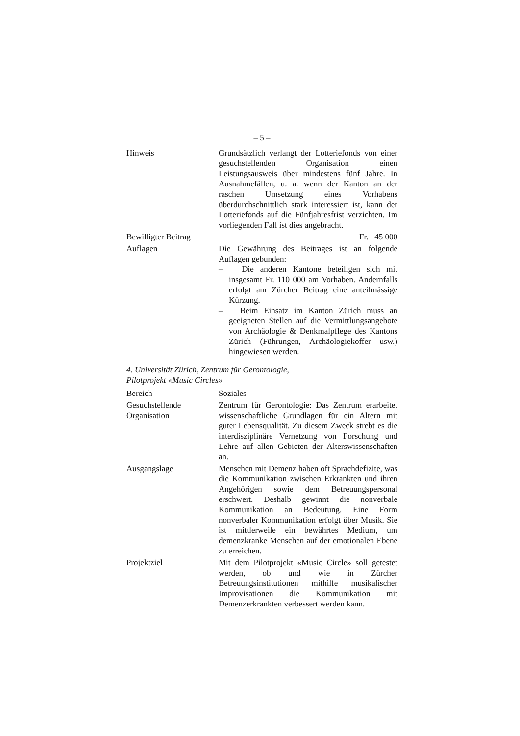– 5 –
Hinweis Grundsätzlich verlangt der Lotteriefonds von einer gesuchstellenden Organisation einen Leistungsausweis über mindestens fünf Jahre. In Ausnahmefällen, u. a. wenn der Kanton an der raschen Umsetzung eines Vorhabens überdurchschnittlich stark interessiert ist, kann der Lotteriefonds auf die Fünfjahresfrist verzichten. Im vorliegenden Fall ist dies angebracht.
Bewilligter Beitrag
Fr. 45 000
Auflagen Die Gewährung des Beitrages ist an folgende Auflagen gebunden:
– Die anderen Kantone beteiligen sich mit insgesamt Fr. 110 000 am Vorhaben. Andernfalls erfolgt am Zürcher Beitrag eine anteilmässige Kürzung.
– Beim Einsatz im Kanton Zürich muss an geeigneten Stellen auf die Vermittlungsangebote von Archäologie & Denkmalpflege des Kantons Zürich (Führungen, Archäologiekoffer usw.) hingewiesen werden.
4. Universität Zürich, Zentrum für Gerontologie,
Pilotprojekt «Music Circles»
Bereich Soziales
Gesuchstellende Organisation
Zentrum für Gerontologie: Das Zentrum erarbeitet wissenschaftliche Grundlagen für ein Altern mit guter Lebensqualität. Zu diesem Zweck strebt es die interdisziplinäre Vernetzung von Forschung und Lehre auf allen Gebieten der Alterswissenschaften an.
Ausgangslage Menschen mit Demenz haben oft Sprachdefizite, was die Kommunikation zwischen Erkrankten und ihren Angehörigen sowie dem Betreuungspersonal erschwert. Deshalb gewinnt die nonverbale Kommunikation an Bedeutung. Eine Form nonverbaler Kommunikation erfolgt über Musik. Sie ist mittlerweile ein bewährtes Medium, um demenzkranke Menschen auf der emotionalen Ebene zu erreichen.
Projektziel Mit dem Pilotprojekt «Music Circle» soll getestet werden, ob und wie in Zürcher Betreuungsinstitutionen mithilfe musikalischer Improvisationen die Kommunikation mit Demenzerkrankten verbessert werden kann.